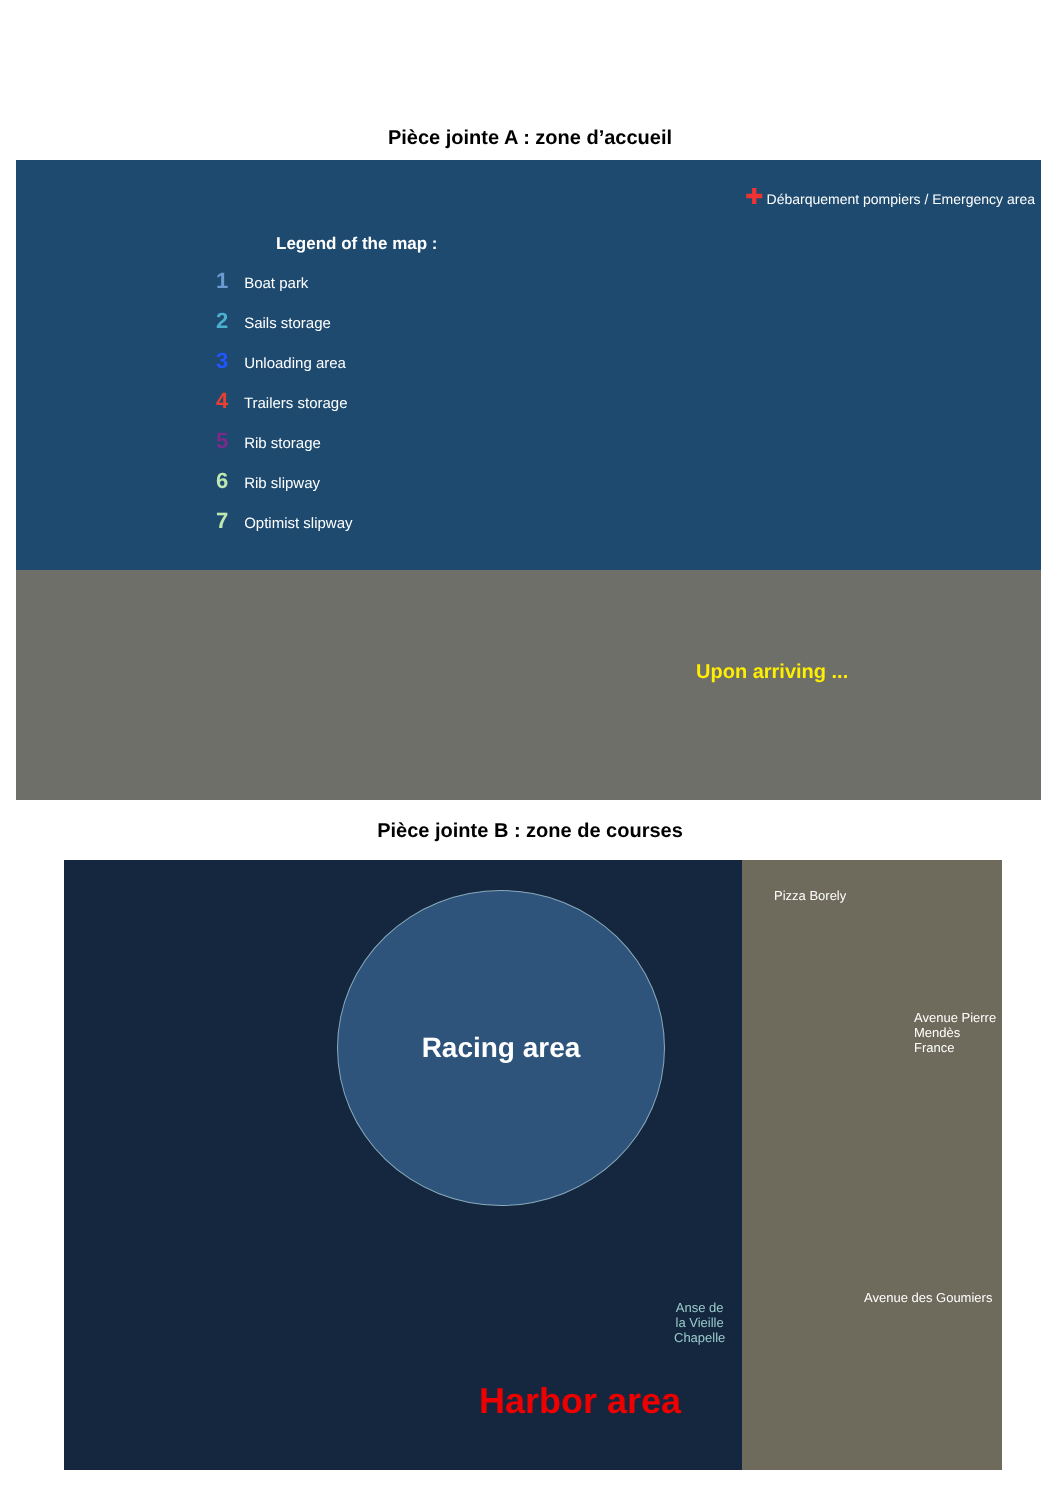Pièce jointe A : zone d’accueil
Legend of the map :
1 Boat park
2 Sails storage
3 Unloading area
4 Trailers storage
5 Rib storage
6 Rib slipway
7 Optimist slipway
✚ Débarquement pompiers / Emergency area
Upon arriving ...
Pièce jointe B : zone de courses
Racing area Pizza Borely
Avenue Pierre Mendès France
Avenue des Goumiers
Anse de
la Vieille
Chapelle
Harbor area